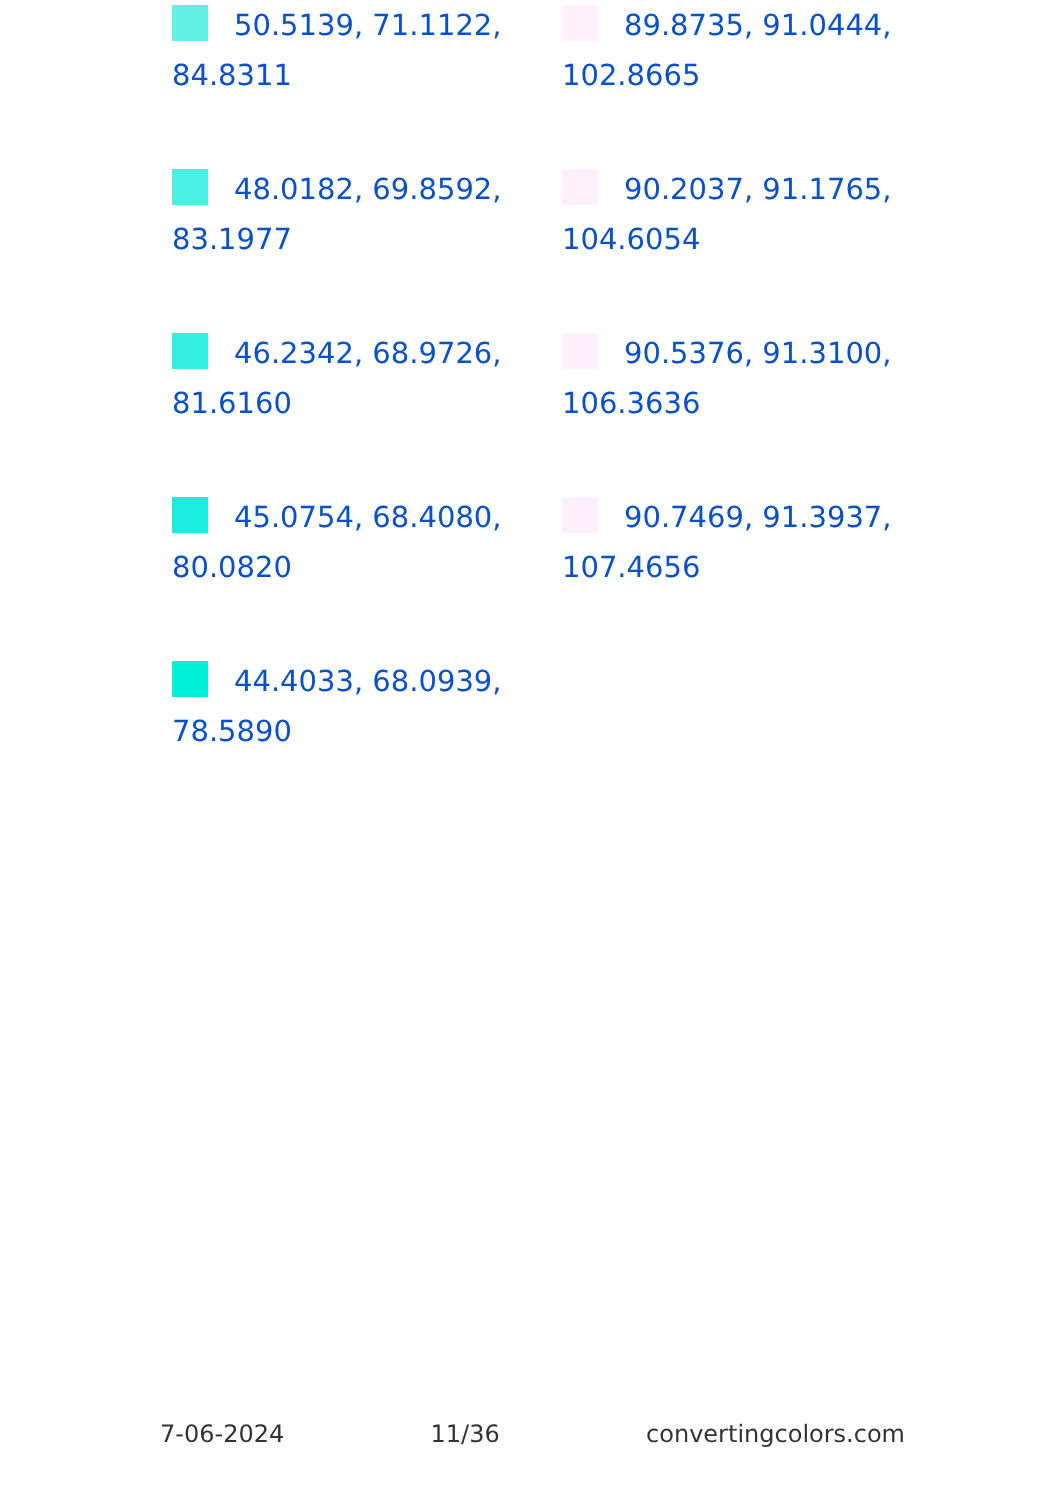50.5139, 71.1122, 84.8311
89.8735, 91.0444, 102.8665
48.0182, 69.8592, 83.1977
90.2037, 91.1765, 104.6054
46.2342, 68.9726, 81.6160
90.5376, 91.3100, 106.3636
45.0754, 68.4080, 80.0820
90.7469, 91.3937, 107.4656
44.4033, 68.0939, 78.5890
7-06-2024 11/36 convertingcolors.com